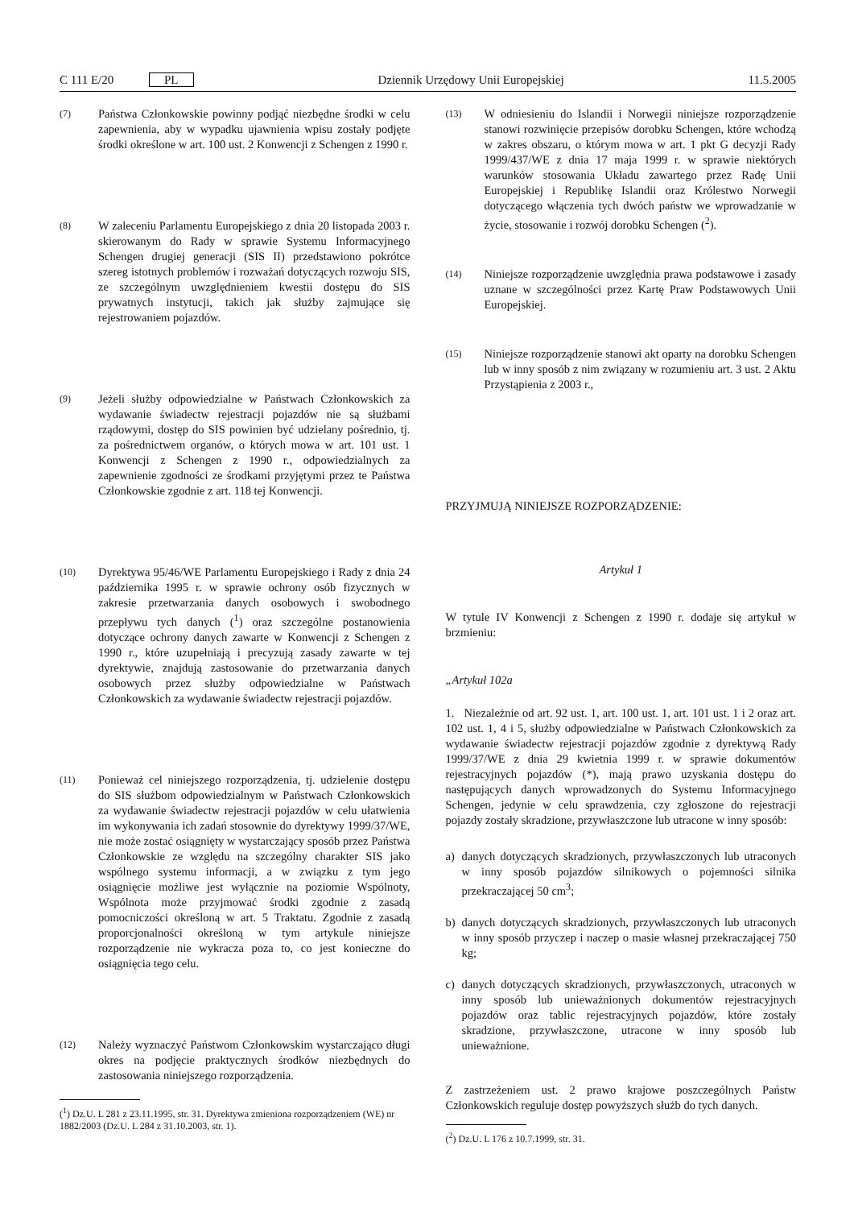C 111 E/20 PL Dziennik Urzędowy Unii Europejskiej 11.5.2005
(7)
Państwa Członkowskie powinny podjąć niezbędne środki w celu zapewnienia, aby w wypadku ujawnienia wpisu zostały podjęte środki określone w art. 100 ust. 2 Konwencji z Schengen z 1990 r.
(8)
W zaleceniu Parlamentu Europejskiego z dnia 20 listopada 2003 r. skierowanym do Rady w sprawie Systemu Informacyjnego Schengen drugiej generacji (SIS II) przedstawiono pokrótce szereg istotnych problemów i rozważań dotyczących rozwoju SIS, ze szczególnym uwzględnieniem kwestii dostępu do SIS prywatnych instytucji, takich jak służby zajmujące się rejestrowaniem pojazdów.
(9)
Jeżeli służby odpowiedzialne w Państwach Członkowskich za wydawanie świadectw rejestracji pojazdów nie są służbami rządowymi, dostęp do SIS powinien być udzielany pośrednio, tj. za pośrednictwem organów, o których mowa w art. 101 ust. 1 Konwencji z Schengen z 1990 r., odpowiedzialnych za zapewnienie zgodności ze środkami przyjętymi przez te Państwa Członkowskie zgodnie z art. 118 tej Konwencji.
(10)
Dyrektywa 95/46/WE Parlamentu Europejskiego i Rady z dnia 24 października 1995 r. w sprawie ochrony osób fizycznych w zakresie przetwarzania danych osobowych i swobodnego przepływu tych danych (<sup>1</sup>) oraz szczególne postanowienia dotyczące ochrony danych zawarte w Konwencji z Schengen z 1990 r., które uzupełniają i precyzują zasady zawarte w tej dyrektywie, znajdują zastosowanie do przetwarzania danych osobowych przez służby odpowiedzialne w Państwach Członkowskich za wydawanie świadectw rejestracji pojazdów.
(11)
Ponieważ cel niniejszego rozporządzenia, tj. udzielenie dostępu do SIS służbom odpowiedzialnym w Państwach Członkowskich za wydawanie świadectw rejestracji pojazdów w celu ułatwienia im wykonywania ich zadań stosownie do dyrektywy 1999/37/WE, nie może zostać osiągnięty w wystarczający sposób przez Państwa Członkowskie ze względu na szczególny charakter SIS jako wspólnego systemu informacji, a w związku z tym jego osiągnięcie możliwe jest wyłącznie na poziomie Wspólnoty, Wspólnota może przyjmować środki zgodnie z zasadą pomocniczości określoną w art. 5 Traktatu. Zgodnie z zasadą proporcjonalności określoną w tym artykule niniejsze rozporządzenie nie wykracza poza to, co jest konieczne do osiągnięcia tego celu.
(12)
Należy wyznaczyć Państwom Członkowskim wystarczająco długi okres na podjęcie praktycznych środków niezbędnych do zastosowania niniejszego rozporządzenia.
(<sup>1</sup>) Dz.U. L 281 z 23.11.1995, str. 31. Dyrektywa zmieniona rozporządzeniem (WE) nr 1882/2003 (Dz.U. L 284 z 31.10.2003, str. 1).
(13)
W odniesieniu do Islandii i Norwegii niniejsze rozporządzenie stanowi rozwinięcie przepisów dorobku Schengen, które wchodzą w zakres obszaru, o którym mowa w art. 1 pkt G decyzji Rady 1999/437/WE z dnia 17 maja 1999 r. w sprawie niektórych warunków stosowania Układu zawartego przez Radę Unii Europejskiej i Republikę Islandii oraz Królestwo Norwegii dotyczącego włączenia tych dwóch państw we wprowadzanie w życie, stosowanie i rozwój dorobku Schengen (<sup>2</sup>).
(14)
Niniejsze rozporządzenie uwzględnia prawa podstawowe i zasady uznane w szczególności przez Kartę Praw Podstawowych Unii Europejskiej.
(15)
Niniejsze rozporządzenie stanowi akt oparty na dorobku Schengen lub w inny sposób z nim związany w rozumieniu art. 3 ust. 2 Aktu Przystąpienia z 2003 r.,
PRZYJMUJĄ NINIEJSZE ROZPORZĄDZENIE:
Artykuł 1
W tytule IV Konwencji z Schengen z 1990 r. dodaje się artykuł w brzmieniu:
„Artykuł 102a
1. Niezależnie od art. 92 ust. 1, art. 100 ust. 1, art. 101 ust. 1 i 2 oraz art. 102 ust. 1, 4 i 5, służby odpowiedzialne w Państwach Członkowskich za wydawanie świadectw rejestracji pojazdów zgodnie z dyrektywą Rady 1999/37/WE z dnia 29 kwietnia 1999 r. w sprawie dokumentów rejestracyjnych pojazdów (*), mają prawo uzyskania dostępu do następujących danych wprowadzonych do Systemu Informacyjnego Schengen, jedynie w celu sprawdzenia, czy zgłoszone do rejestracji pojazdy zostały skradzione, przywłaszczone lub utracone w inny sposób:
a) danych dotyczących skradzionych, przywłaszczonych lub utraconych w inny sposób pojazdów silnikowych o pojemności silnika przekraczającej 50 cm<sup>3</sup>;
b) danych dotyczących skradzionych, przywłaszczonych lub utraconych w inny sposób przyczep i naczep o masie własnej przekraczającej 750 kg;
c) danych dotyczących skradzionych, przywłaszczonych, utraconych w inny sposób lub unieważnionych dokumentów rejestracyjnych pojazdów oraz tablic rejestracyjnych pojazdów, które zostały skradzione, przywłaszczone, utracone w inny sposób lub unieważnione.
Z zastrzeżeniem ust. 2 prawo krajowe poszczególnych Państw Członkowskich reguluje dostęp powyższych służb do tych danych.
(<sup>2</sup>) Dz.U. L 176 z 10.7.1999, str. 31.